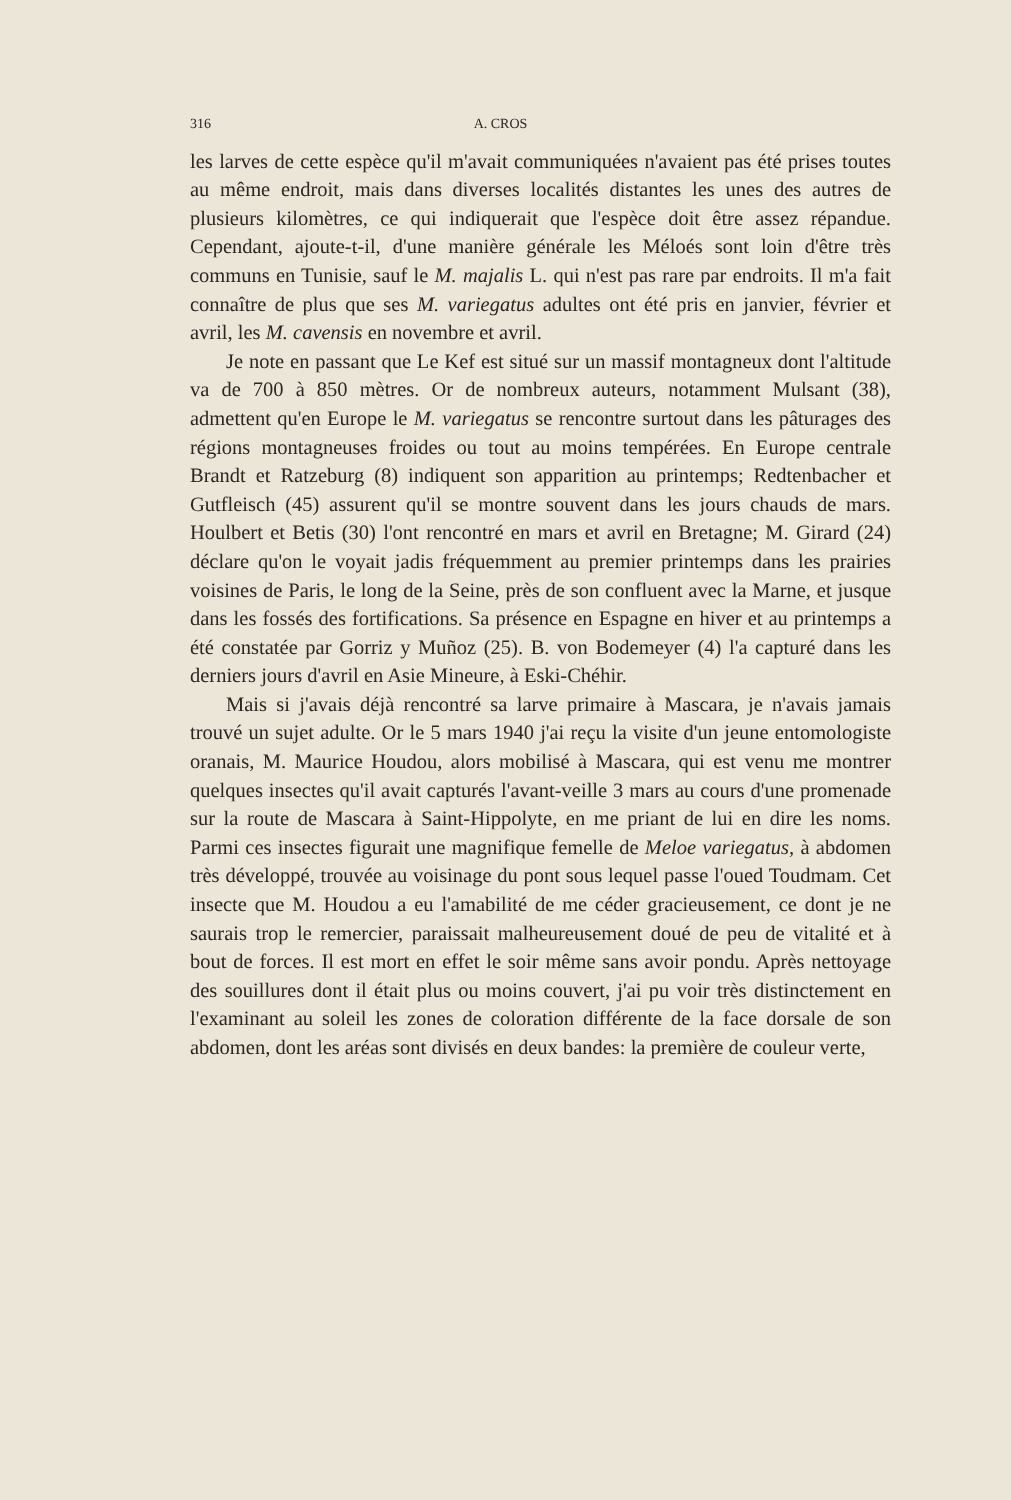316 A. CROS
les larves de cette espèce qu'il m'avait communiquées n'avaient pas été prises toutes au même endroit, mais dans diverses localités distantes les unes des autres de plusieurs kilomètres, ce qui indiquerait que l'espèce doit être assez répandue. Cependant, ajoute-t-il, d'une manière générale les Méloés sont loin d'être très communs en Tunisie, sauf le M. majalis L. qui n'est pas rare par endroits. Il m'a fait connaître de plus que ses M. variegatus adultes ont été pris en janvier, février et avril, les M. cavensis en novembre et avril.
Je note en passant que Le Kef est situé sur un massif montagneux dont l'altitude va de 700 à 850 mètres. Or de nombreux auteurs, notamment Mulsant (38), admettent qu'en Europe le M. variegatus se rencontre surtout dans les pâturages des régions montagneuses froides ou tout au moins tempérées. En Europe centrale Brandt et Ratzeburg (8) indiquent son apparition au printemps; Redtenbacher et Gutfleisch (45) assurent qu'il se montre souvent dans les jours chauds de mars. Houlbert et Betis (30) l'ont rencontré en mars et avril en Bretagne; M. Girard (24) déclare qu'on le voyait jadis fréquemment au premier printemps dans les prairies voisines de Paris, le long de la Seine, près de son confluent avec la Marne, et jusque dans les fossés des fortifications. Sa présence en Espagne en hiver et au printemps a été constatée par Gorriz y Muñoz (25). B. von Bodemeyer (4) l'a capturé dans les derniers jours d'avril en Asie Mineure, à Eski-Chéhir.
Mais si j'avais déjà rencontré sa larve primaire à Mascara, je n'avais jamais trouvé un sujet adulte. Or le 5 mars 1940 j'ai reçu la visite d'un jeune entomologiste oranais, M. Maurice Houdou, alors mobilisé à Mascara, qui est venu me montrer quelques insectes qu'il avait capturés l'avant-veille 3 mars au cours d'une promenade sur la route de Mascara à Saint-Hippolyte, en me priant de lui en dire les noms. Parmi ces insectes figurait une magnifique femelle de Meloe variegatus, à abdomen très développé, trouvée au voisinage du pont sous lequel passe l'oued Toudmam. Cet insecte que M. Houdou a eu l'amabilité de me céder gracieusement, ce dont je ne saurais trop le remercier, paraissait malheureusement doué de peu de vitalité et à bout de forces. Il est mort en effet le soir même sans avoir pondu. Après nettoyage des souillures dont il était plus ou moins couvert, j'ai pu voir très distinctement en l'examinant au soleil les zones de coloration différente de la face dorsale de son abdomen, dont les aréas sont divisés en deux bandes: la première de couleur verte,